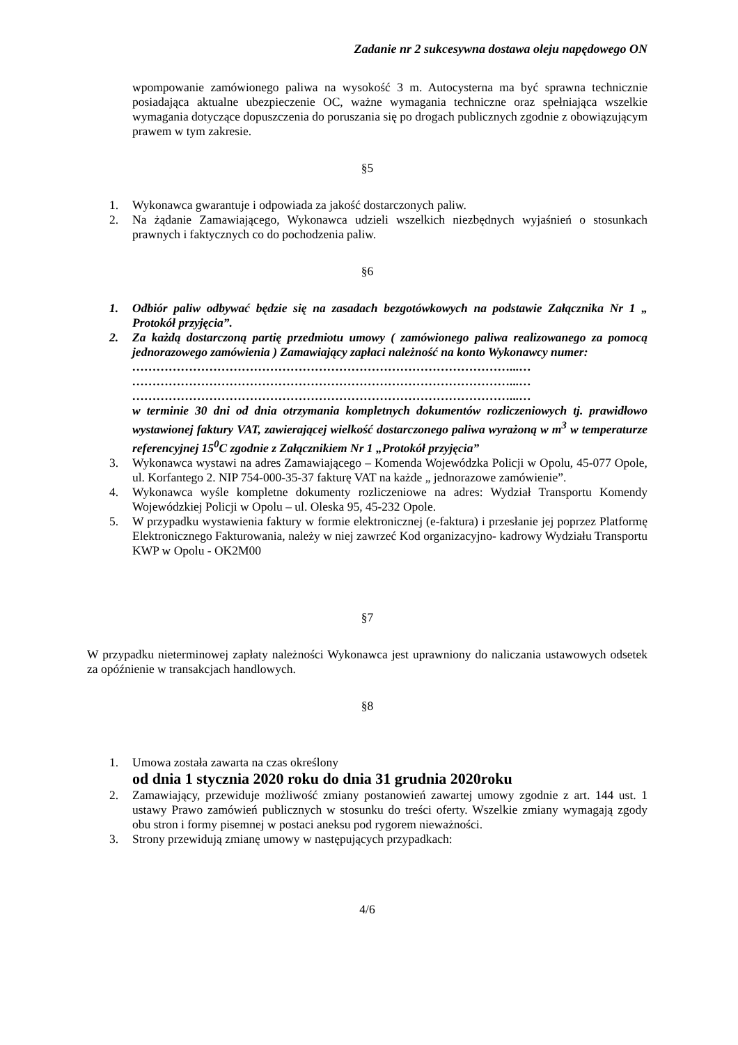Zadanie nr 2 sukcesywna dostawa oleju napędowego ON
wpompowanie zamówionego paliwa na wysokość 3 m. Autocysterna ma być sprawna technicznie posiadająca aktualne ubezpieczenie OC, ważne wymagania techniczne oraz spełniająca wszelkie wymagania dotyczące dopuszczenia do poruszania się po drogach publicznych zgodnie z obowiązującym prawem w tym zakresie.
§5
1. Wykonawca gwarantuje i odpowiada za jakość dostarczonych paliw.
2. Na żądanie Zamawiającego, Wykonawca udzieli wszelkich niezbędnych wyjaśnień o stosunkach prawnych i faktycznych co do pochodzenia paliw.
§6
1. Odbiór paliw odbywać będzie się na zasadach bezgotówkowych na podstawie Załącznika Nr 1 „ Protokół przyjęcia”.
2. Za każdą dostarczoną partię przedmiotu umowy ( zamówionego paliwa realizowanego za pomocą jednorazowego zamówienia ) Zamawiający zapłaci należność na konto Wykonawcy numer:
…………………………………………………………………………………...…
…………………………………………………………………………………...…
…………………………………………………………………………………...…
w terminie 30 dni od dnia otrzymania kompletnych dokumentów rozliczeniowych tj. prawidłowo wystawionej faktury VAT, zawierającej wielkość dostarczonego paliwa wyrażoną w m<sup>3</sup> w temperaturze referencyjnej 15<sup>0</sup>C zgodnie z Załącznikiem Nr 1 „Protokół przyjęcia”
3. Wykonawca wystawi na adres Zamawiającego – Komenda Wojewódzka Policji w Opolu, 45-077 Opole, ul. Korfantego 2. NIP 754-000-35-37 fakturę VAT na każde „ jednorazowe zamówienie”.
4. Wykonawca wyśle kompletne dokumenty rozliczeniowe na adres: Wydział Transportu Komendy Wojewódzkiej Policji w Opolu – ul. Oleska 95, 45-232 Opole.
5. W przypadku wystawienia faktury w formie elektronicznej (e-faktura) i przesłanie jej poprzez Platformę Elektronicznego Fakturowania, należy w niej zawrzeć Kod organizacyjno- kadrowy Wydziału Transportu KWP w Opolu - OK2M00
§7
W przypadku nieterminowej zapłaty należności Wykonawca jest uprawniony do naliczania ustawowych odsetek za opóźnienie w transakcjach handlowych.
§8
1. Umowa została zawarta na czas określony
od dnia 1 stycznia 2020 roku do dnia 31 grudnia 2020roku
2. Zamawiający, przewiduje możliwość zmiany postanowień zawartej umowy zgodnie z art. 144 ust. 1 ustawy Prawo zamówień publicznych w stosunku do treści oferty. Wszelkie zmiany wymagają zgody obu stron i formy pisemnej w postaci aneksu pod rygorem nieważności.
3. Strony przewidują zmianę umowy w następujących przypadkach:
4/6